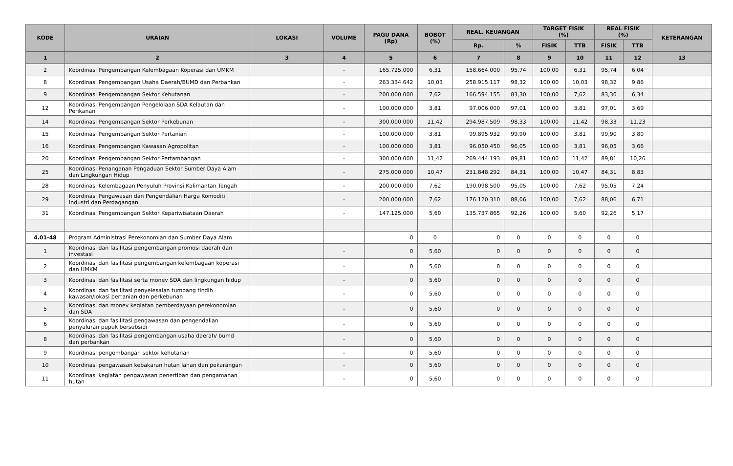| KODE | URAIAN | LOKASI | VOLUME | PAGU DANA (Rp) | BOBOT (%) | REAL. KEUANGAN | | TARGET FISIK (%) | | REAL FISIK (%) | | KETERANGAN |
| --- | --- | --- | --- | --- | --- | --- | --- | --- | --- | --- | --- | --- |
| | | | | | | Rp. | % | FISIK | TTB | FISIK | TTB | |
| 1 | 2 | 3 | 4 | 5 | 6 | 7 | 8 | 9 | 10 | 11 | 12 | 13 |
| 2 | Koordinasi Pengembangan Kelembagaan Koperasi dan UMKM | | - | 165.725.000 | 6,31 | 158.664.000 | 95,74 | 100,00 | 6,31 | 95,74 | 6,04 | |
| 8 | Koordinasi Pengembangan Usaha Daerah/BUMD dan Perbankan | | - | 263.334.642 | 10,03 | 258.915.117 | 98,32 | 100,00 | 10,03 | 98,32 | 9,86 | |
| 9 | Koordinasi Pengembangan Sektor Kehutanan | | - | 200.000.000 | 7,62 | 166.594.155 | 83,30 | 100,00 | 7,62 | 83,30 | 6,34 | |
| 12 | Koordinasi Pengembangan Pengelolaan SDA Kelautan dan Perikanan | | - | 100.000.000 | 3,81 | 97.006.000 | 97,01 | 100,00 | 3,81 | 97,01 | 3,69 | |
| 14 | Koordinasi Pengembangan Sektor Perkebunan | | - | 300.000.000 | 11,42 | 294.987.509 | 98,33 | 100,00 | 11,42 | 98,33 | 11,23 | |
| 15 | Koordinasi Pengembangan Sektor Pertanian | | - | 100.000.000 | 3,81 | 99.895.932 | 99,90 | 100,00 | 3,81 | 99,90 | 3,80 | |
| 16 | Koordinasi Pengembangan Kawasan Agropolitan | | - | 100.000.000 | 3,81 | 96.050.450 | 96,05 | 100,00 | 3,81 | 96,05 | 3,66 | |
| 20 | Koordinasi Pengembangan Sektor Pertambangan | | - | 300.000.000 | 11,42 | 269.444.193 | 89,81 | 100,00 | 11,42 | 89,81 | 10,26 | |
| 25 | Koordinasi Penanganan Pengaduan Sektor Sumber Daya Alam dan Lingkungan Hidup | | - | 275.000.000 | 10,47 | 231.848.292 | 84,31 | 100,00 | 10,47 | 84,31 | 8,83 | |
| 28 | Koordinasi Kelembagaan Penyuluh Provinsi Kalimantan Tengah | | - | 200.000.000 | 7,62 | 190.098.500 | 95,05 | 100,00 | 7,62 | 95,05 | 7,24 | |
| 29 | Koordinasi Pengawasan dan Pengendalian Harga Komoditi Industri dan Perdagangan | | - | 200.000.000 | 7,62 | 176.120.310 | 88,06 | 100,00 | 7,62 | 88,06 | 6,71 | |
| 31 | Koordinasi Pengembangan Sektor Kepariwisataan Daerah | | - | 147.125.000 | 5,60 | 135.737.865 | 92,26 | 100,00 | 5,60 | 92,26 | 5,17 | |
| 4.01-48 | Program Administrasi Perekonomian dan Sumber Daya Alam | | | 0 | 0 | 0 | 0 | 0 | 0 | 0 | 0 | |
| 1 | Koordinasi dan fasilitasi pengembangan promosi daerah dan investasi | | - | 0 | 5,60 | 0 | 0 | 0 | 0 | 0 | 0 | |
| 2 | Koordinasi dan fasilitasi pengembangan kelembagaan koperasi dan UMKM | | - | 0 | 5,60 | 0 | 0 | 0 | 0 | 0 | 0 | |
| 3 | Koordinasi dan fasilitasi serta monev SDA dan lingkungan hidup | | - | 0 | 5,60 | 0 | 0 | 0 | 0 | 0 | 0 | |
| 4 | Koordinasi dan fasilitasi penyelesaian tumpang tindih kawasan/lokasi pertanian dan perkebunan | | - | 0 | 5,60 | 0 | 0 | 0 | 0 | 0 | 0 | |
| 5 | Koordinasi dan monev kegiatan pemberdayaan perekonomian dan SDA | | - | 0 | 5,60 | 0 | 0 | 0 | 0 | 0 | 0 | |
| 6 | Koordinasi dan fasilitasi pengawasan dan pengendalian penyaluran pupuk bersubsidi | | - | 0 | 5,60 | 0 | 0 | 0 | 0 | 0 | 0 | |
| 8 | Koordinasi dan fasilitasi pengembangan usaha daerah/ bumd dan perbankan | | - | 0 | 5,60 | 0 | 0 | 0 | 0 | 0 | 0 | |
| 9 | Koordinasi pengembangan sektor kehutanan | | - | 0 | 5,60 | 0 | 0 | 0 | 0 | 0 | 0 | |
| 10 | Koordinasi pengawasan kebakaran hutan lahan dan pekarangan | | - | 0 | 5,60 | 0 | 0 | 0 | 0 | 0 | 0 | |
| 11 | Koordinasi kegiatan pengawasan penertiban dan pengamanan hutan | | - | 0 | 5,60 | 0 | 0 | 0 | 0 | 0 | 0 | |